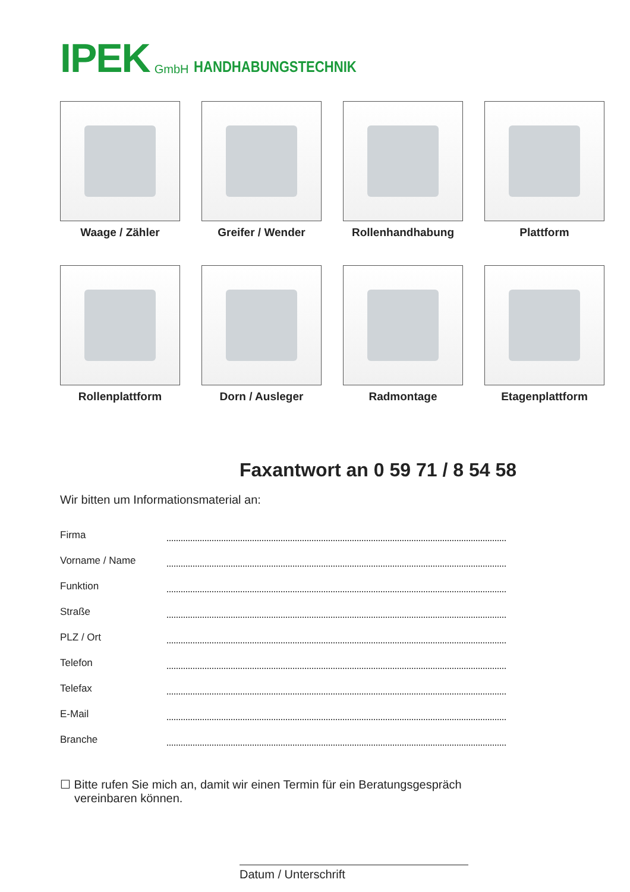IPEK GmbH HANDHABUNGSTECHNIK
Waage / Zähler
Greifer / Wender
Rollenhandhabung
Plattform
Rollenplattform
Dorn / Ausleger
Radmontage
Etagenplattform
Faxantwort an 0 59 71 / 8 54 58
Wir bitten um Informationsmaterial an:
Firma
Vorname / Name
Funktion
Straße
PLZ / Ort
Telefon
Telefax
E-Mail
Branche
☐ Bitte rufen Sie mich an, damit wir einen Termin für ein Beratungsgespräch vereinbaren können.
Datum / Unterschrift